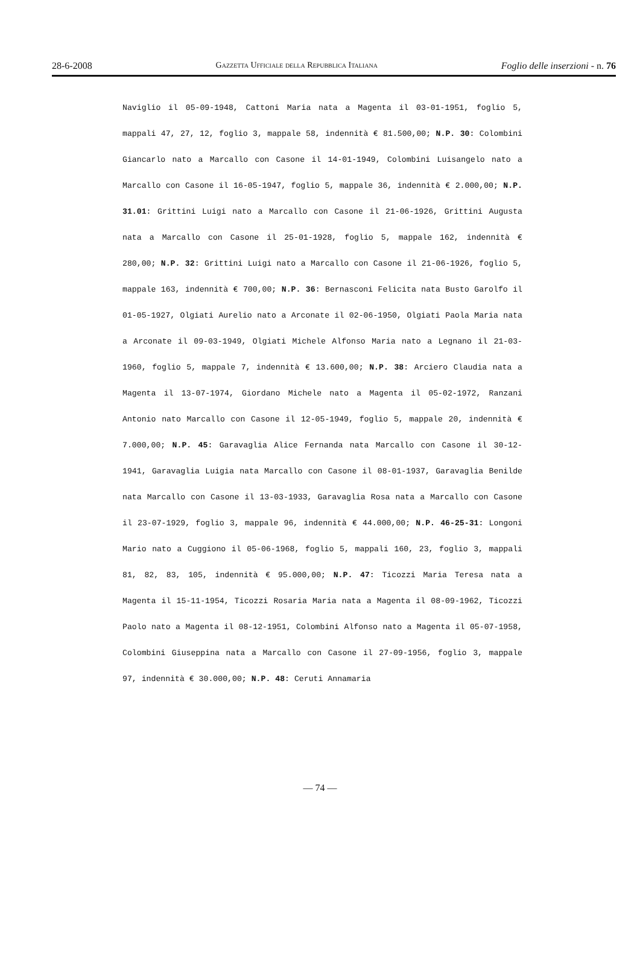28-6-2008 Gazzetta Ufficiale della Repubblica Italiana Foglio delle inserzioni - n. 76
Naviglio il 05-09-1948, Cattoni Maria nata a Magenta il 03-01-1951, foglio 5, mappali 47, 27, 12, foglio 3, mappale 58, indennità € 81.500,00; N.P. 30: Colombini Giancarlo nato a Marcallo con Casone il 14-01-1949, Colombini Luisangelo nato a Marcallo con Casone il 16-05-1947, foglio 5, mappale 36, indennità € 2.000,00; N.P. 31.01: Grittini Luigi nato a Marcallo con Casone il 21-06-1926, Grittini Augusta nata a Marcallo con Casone il 25-01-1928, foglio 5, mappale 162, indennità € 280,00; N.P. 32: Grittini Luigi nato a Marcallo con Casone il 21-06-1926, foglio 5, mappale 163, indennità € 700,00; N.P. 36: Bernasconi Felicita nata Busto Garolfo il 01-05-1927, Olgiati Aurelio nato a Arconate il 02-06-1950, Olgiati Paola Maria nata a Arconate il 09-03-1949, Olgiati Michele Alfonso Maria nato a Legnano il 21-03-1960, foglio 5, mappale 7, indennità € 13.600,00; N.P. 38: Arciero Claudia nata a Magenta il 13-07-1974, Giordano Michele nato a Magenta il 05-02-1972, Ranzani Antonio nato Marcallo con Casone il 12-05-1949, foglio 5, mappale 20, indennità € 7.000,00; N.P. 45: Garavaglia Alice Fernanda nata Marcallo con Casone il 30-12-1941, Garavaglia Luigia nata Marcallo con Casone il 08-01-1937, Garavaglia Benilde nata Marcallo con Casone il 13-03-1933, Garavaglia Rosa nata a Marcallo con Casone il 23-07-1929, foglio 3, mappale 96, indennità € 44.000,00; N.P. 46-25-31: Longoni Mario nato a Cuggiono il 05-06-1968, foglio 5, mappali 160, 23, foglio 3, mappali 81, 82, 83, 105, indennità € 95.000,00; N.P. 47: Ticozzi Maria Teresa nata a Magenta il 15-11-1954, Ticozzi Rosaria Maria nata a Magenta il 08-09-1962, Ticozzi Paolo nato a Magenta il 08-12-1951, Colombini Alfonso nato a Magenta il 05-07-1958, Colombini Giuseppina nata a Marcallo con Casone il 27-09-1956, foglio 3, mappale 97, indennità € 30.000,00; N.P. 48: Ceruti Annamaria
— 74 —